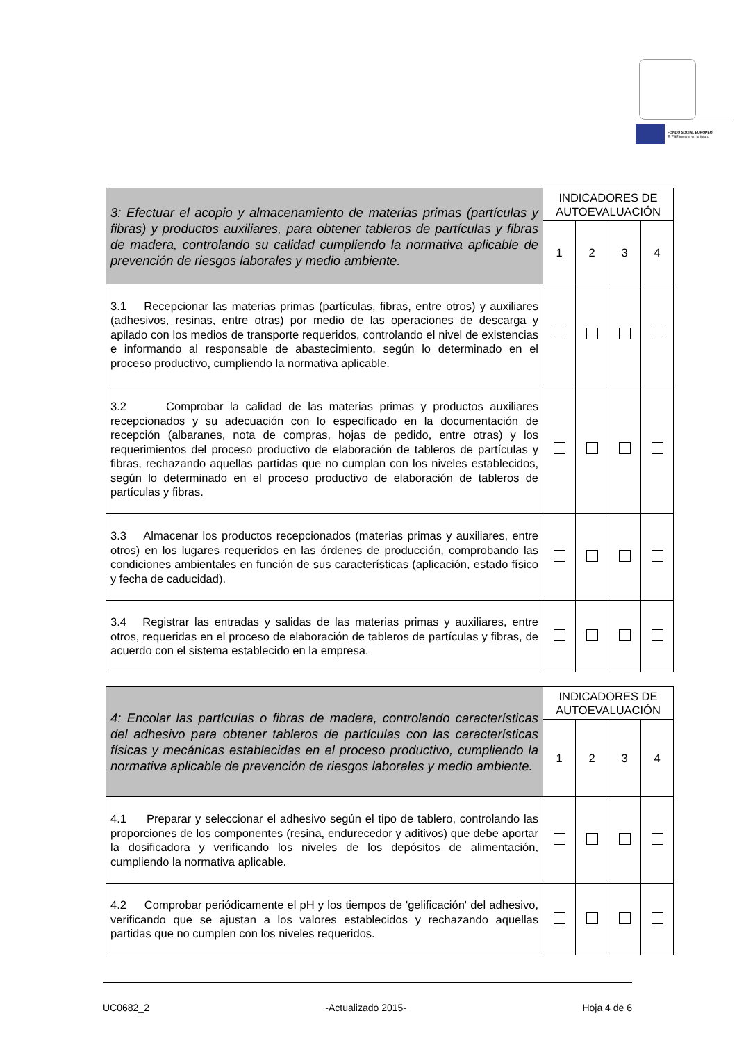FONDO SOCIAL EUROPEO
El FSE invierte en tu futuro
| 3: Efectuar el acopio y almacenamiento de materias primas (partículas y fibras) y productos auxiliares, para obtener tableros de partículas y fibras de madera, controlando su calidad cumpliendo la normativa aplicable de prevención de riesgos laborales y medio ambiente. | INDICADORES DE AUTOEVALUACIÓN | | | |
| | 1 | 2 | 3 | 4 |
| 3.1 Recepcionar las materias primas (partículas, fibras, entre otros) y auxiliares (adhesivos, resinas, entre otras) por medio de las operaciones de descarga y apilado con los medios de transporte requeridos, controlando el nivel de existencias e informando al responsable de abastecimiento, según lo determinado en el proceso productivo, cumpliendo la normativa aplicable. | | | | |
| 3.2 Comprobar la calidad de las materias primas y productos auxiliares recepcionados y su adecuación con lo especificado en la documentación de recepción (albaranes, nota de compras, hojas de pedido, entre otras) y los requerimientos del proceso productivo de elaboración de tableros de partículas y fibras, rechazando aquellas partidas que no cumplan con los niveles establecidos, según lo determinado en el proceso productivo de elaboración de tableros de partículas y fibras. | | | | |
| 3.3 Almacenar los productos recepcionados (materias primas y auxiliares, entre otros) en los lugares requeridos en las órdenes de producción, comprobando las condiciones ambientales en función de sus características (aplicación, estado físico y fecha de caducidad). | | | | |
| 3.4 Registrar las entradas y salidas de las materias primas y auxiliares, entre otros, requeridas en el proceso de elaboración de tableros de partículas y fibras, de acuerdo con el sistema establecido en la empresa. | | | | |
| 4: Encolar las partículas o fibras de madera, controlando características del adhesivo para obtener tableros de partículas con las características físicas y mecánicas establecidas en el proceso productivo, cumpliendo la normativa aplicable de prevención de riesgos laborales y medio ambiente. | INDICADORES DE AUTOEVALUACIÓN | | | |
| | 1 | 2 | 3 | 4 |
| 4.1 Preparar y seleccionar el adhesivo según el tipo de tablero, controlando las proporciones de los componentes (resina, endurecedor y aditivos) que debe aportar la dosificadora y verificando los niveles de los depósitos de alimentación, cumpliendo la normativa aplicable. | | | | |
| 4.2 Comprobar periódicamente el pH y los tiempos de 'gelificación' del adhesivo, verificando que se ajustan a los valores establecidos y rechazando aquellas partidas que no cumplen con los niveles requeridos. | | | | |
UC0682_2 -Actualizado 2015- Hoja 4 de 6